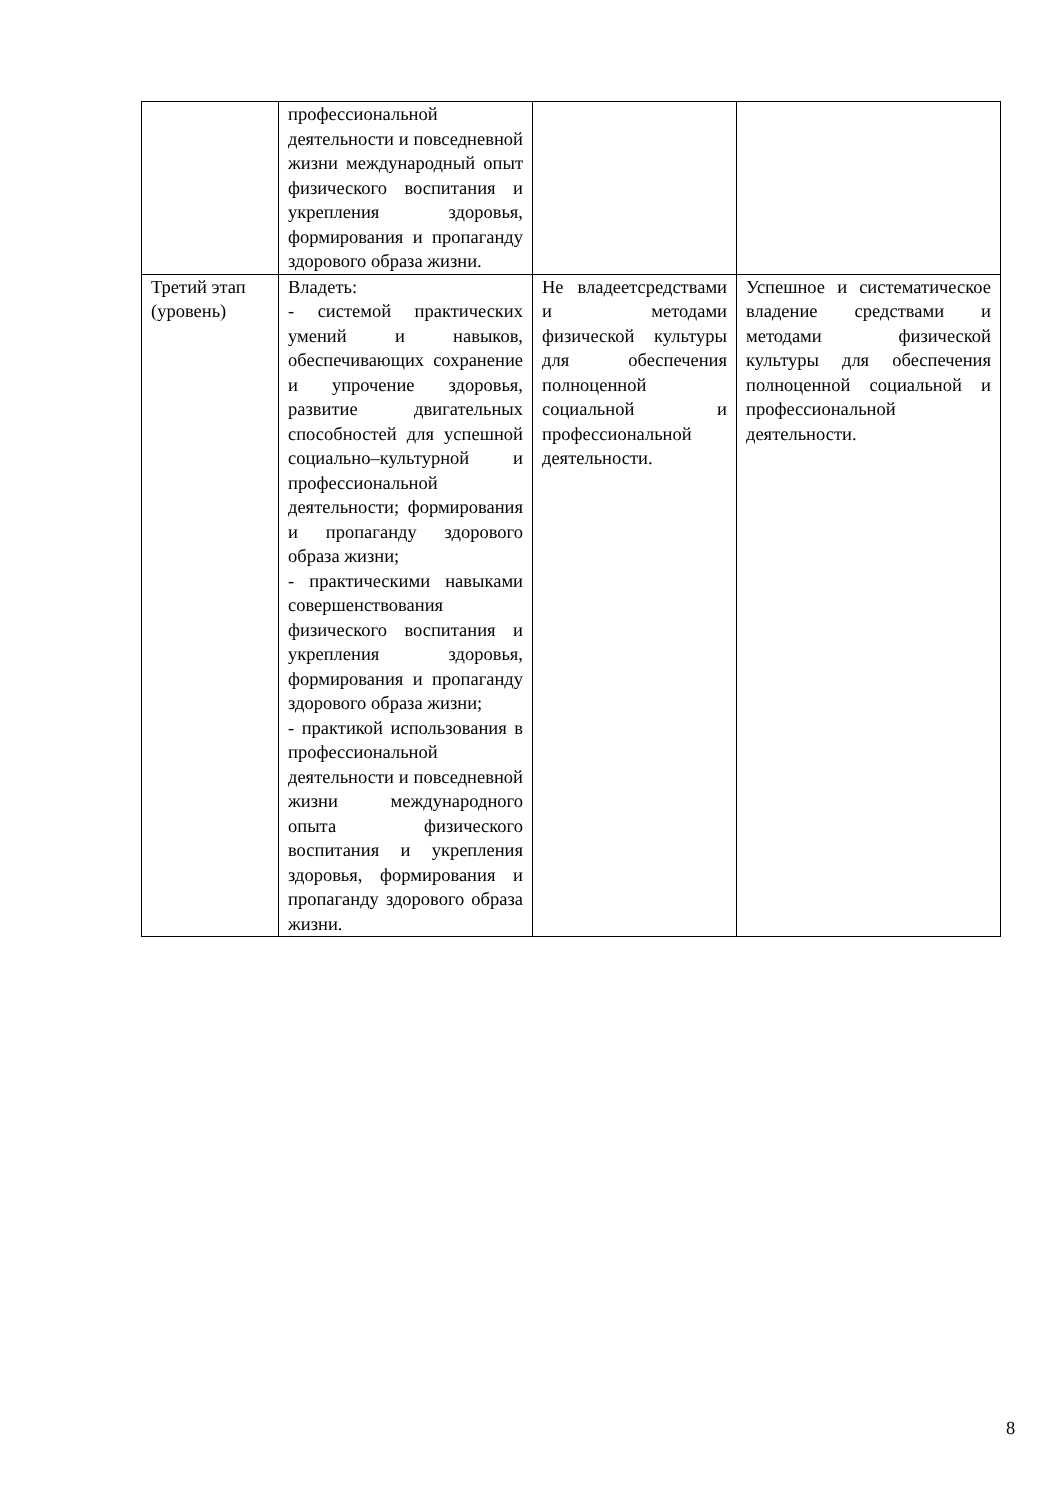| | профессиональной деятельности и повседневной жизни международный опыт физического воспитания и укрепления здоровья, формирования и пропаганду здорового образа жизни. | | |
| Третий этап (уровень) | Владеть: - системой практических умений и навыков, обеспечивающих сохранение и упрочение здоровья, развитие двигательных способностей для успешной социально–культурной и профессиональной деятельности; формирования и пропаганду здорового образа жизни; - практическими навыками совершенствования физического воспитания и укрепления здоровья, формирования и пропаганду здорового образа жизни; - практикой использования в профессиональной деятельности и повседневной жизни международного опыта физического воспитания и укрепления здоровья, формирования и пропаганду здорового образа жизни. | Не владеетсредствами и методами физической культуры для обеспечения полноценной социальной и профессиональной деятельности. | Успешное и систематическое владение средствами и методами физической культуры для обеспечения полноценной социальной и профессиональной деятельности. |
8